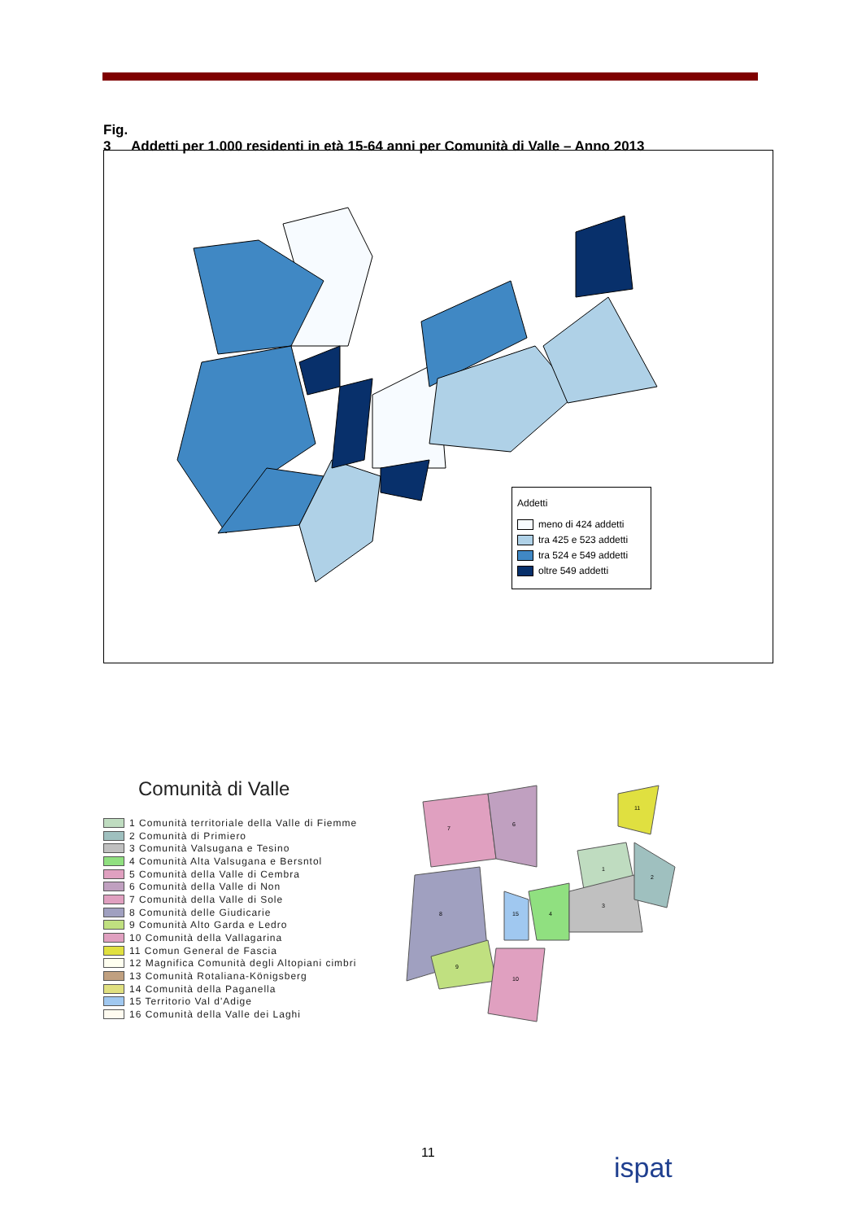Fig. 3 Addetti per 1.000 residenti in età 15-64 anni per Comunità di Valle – Anno 2013
Addetti
meno di 424 addetti
tra 425 e 523 addetti
tra 524 e 549 addetti
oltre 549 addetti
Comunità di Valle
1 Comunità territoriale della Valle di Fiemme
2 Comunità di Primiero
3 Comunità Valsugana e Tesino
4 Comunità Alta Valsugana e Bersntol
5 Comunità della Valle di Cembra
6 Comunità della Valle di Non
7 Comunità della Valle di Sole
8 Comunità delle Giudicarie
9 Comunità Alto Garda e Ledro
10 Comunità della Vallagarina
11 Comun General de Fascia
12 Magnifica Comunità degli Altopiani cimbri
13 Comunità Rotaliana-Königsberg
14 Comunità della Paganella
15 Territorio Val d'Adige
16 Comunità della Valle dei Laghi
7
6
8
9
10
15
4
1
3
2
11
11 ispat